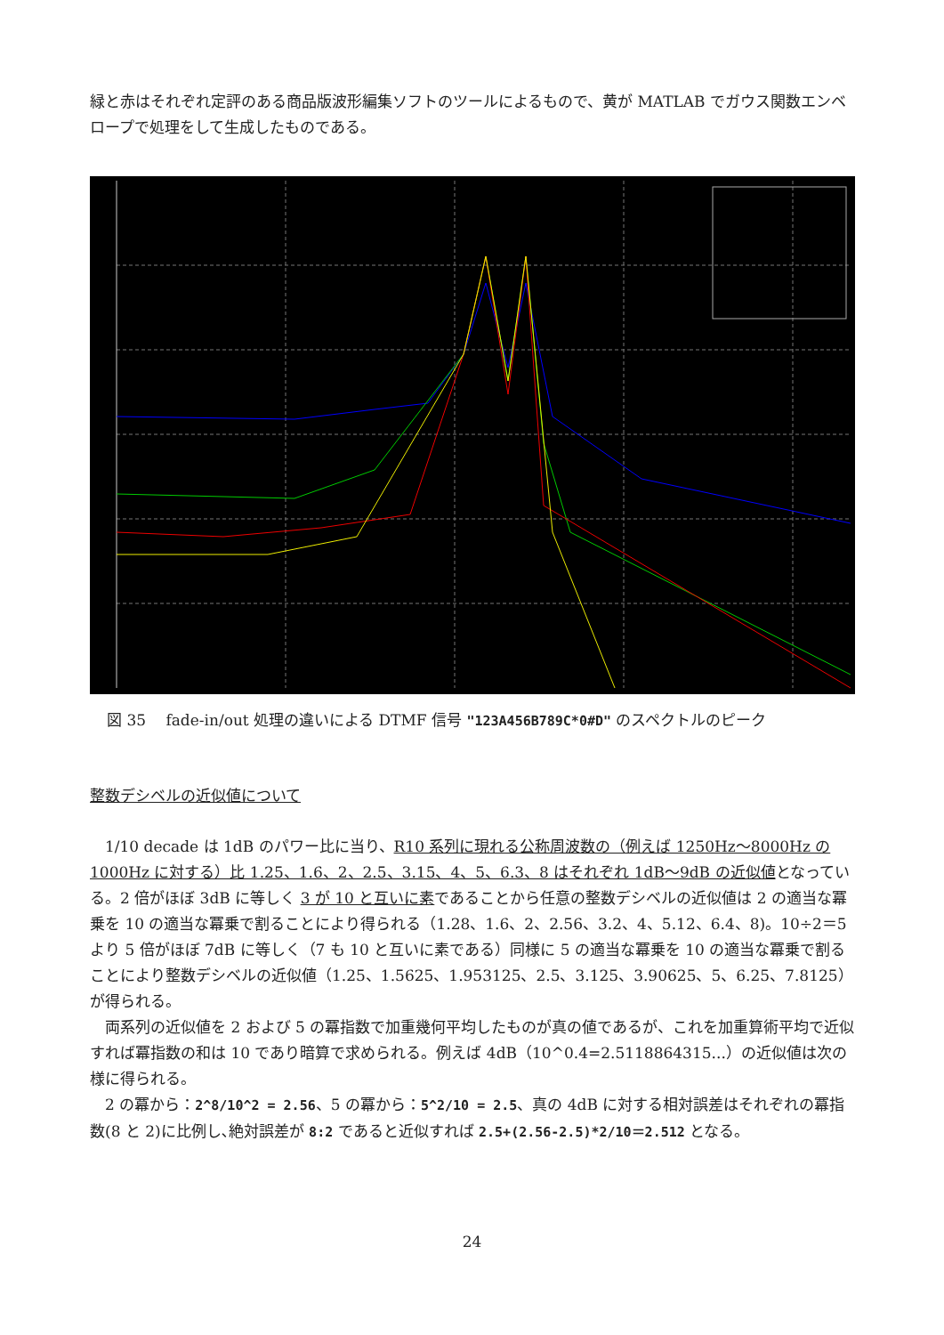緑と赤はそれぞれ定評のある商品版波形編集ソフトのツールによるもので、黄が MATLAB でガウス関数エンベロープで処理をして生成したものである。
図 35　 fade-in/out 処理の違いによる DTMF 信号 "123A456B789C*0#D" のスペクトルのピーク
整数デシベルの近似値について
　1/10 decade は 1dB のパワー比に当り、R10 系列に現れる公称周波数の（例えば 1250Hz〜8000Hz の 1000Hz に対する）比 1.25、1.6、2、2.5、3.15、4、5、6.3、8 はそれぞれ 1dB〜9dB の近似値となっている。2 倍がほぼ 3dB に等しく 3 が 10 と互いに素であることから任意の整数デシベルの近似値は 2 の適当な冪乗を 10 の適当な冪乗で割ることにより得られる（1.28、1.6、2、2.56、3.2、4、5.12、6.4、8)。10÷2＝5 より 5 倍がほぼ 7dB に等しく（7 も 10 と互いに素である）同様に 5 の適当な冪乗を 10 の適当な冪乗で割ることにより整数デシベルの近似値（1.25、1.5625、1.953125、2.5、3.125、3.90625、5、6.25、7.8125）が得られる。
　両系列の近似値を 2 および 5 の冪指数で加重幾何平均したものが真の値であるが、これを加重算術平均で近似すれば冪指数の和は 10 であり暗算で求められる。例えば 4dB（10^0.4=2.5118864315...）の近似値は次の様に得られる。
　2 の冪から：2^8/10^2 = 2.56、5 の冪から：5^2/10 = 2.5、真の 4dB に対する相対誤差はそれぞれの冪指数(8 と 2)に比例し､絶対誤差が 8:2 であると近似すれば 2.5+(2.56-2.5)*2/10＝2.512 となる。
24